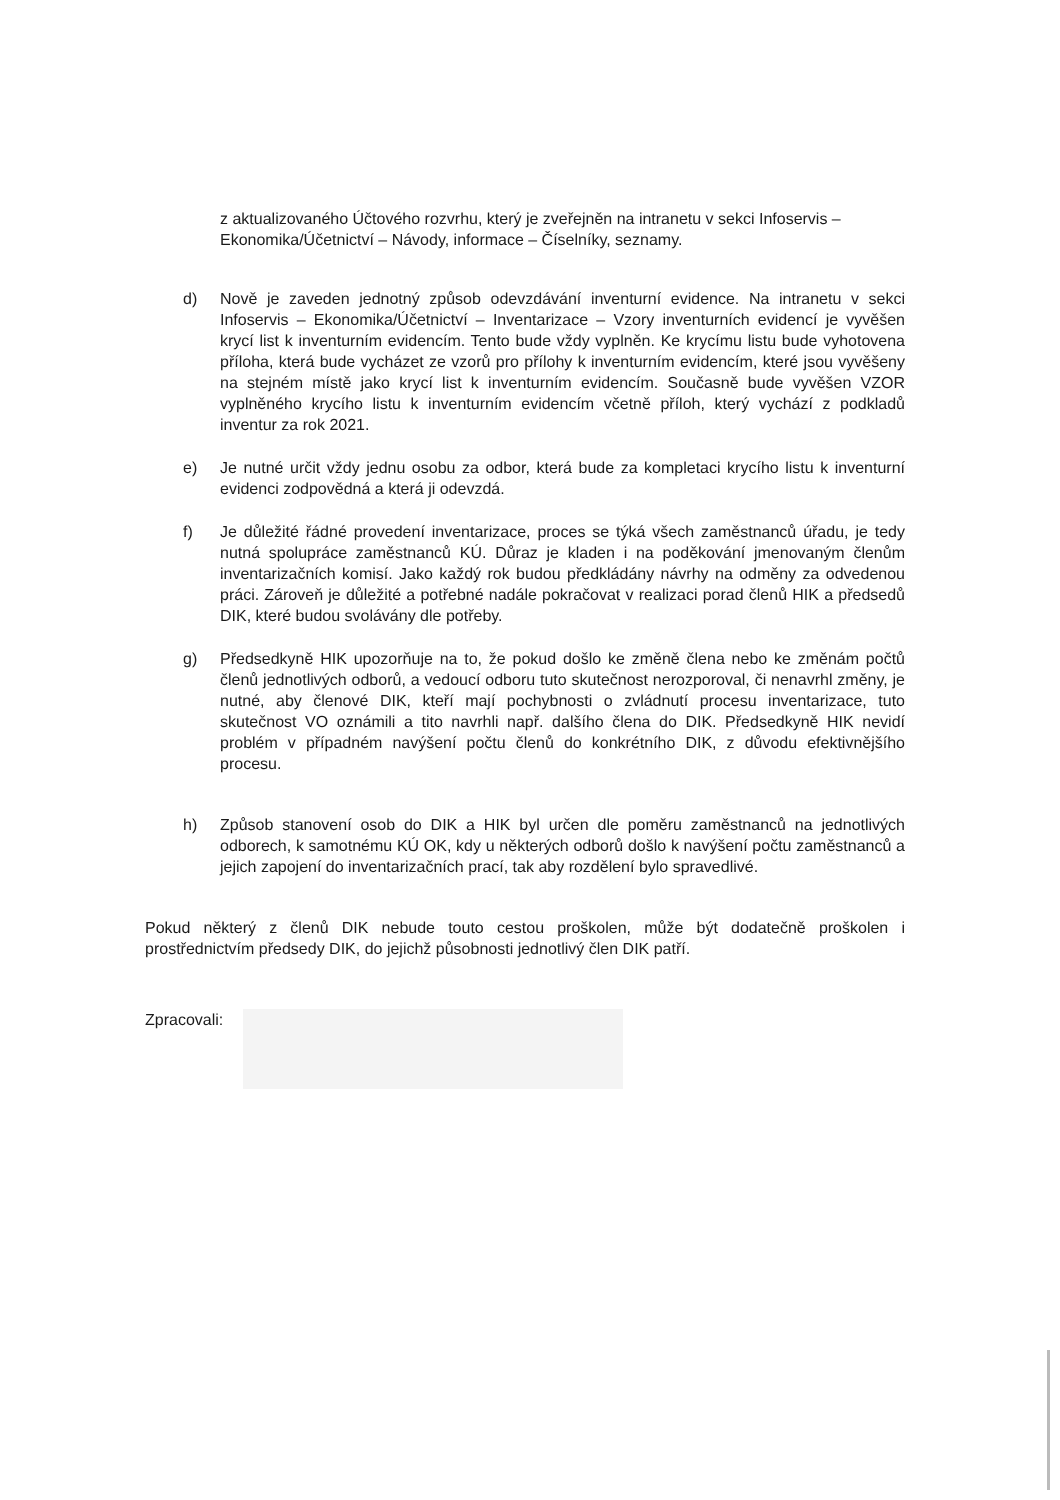z aktualizovaného Účtového rozvrhu, který je zveřejněn na intranetu v sekci Infoservis – Ekonomika/Účetnictví – Návody, informace – Číselníky, seznamy.
d) Nově je zaveden jednotný způsob odevzdávání inventurní evidence. Na intranetu v sekci Infoservis – Ekonomika/Účetnictví – Inventarizace – Vzory inventurních evidencí je vyvěšen krycí list k inventurním evidencím. Tento bude vždy vyplněn. Ke krycímu listu bude vyhotovena příloha, která bude vycházet ze vzorů pro přílohy k inventurním evidencím, které jsou vyvěšeny na stejném místě jako krycí list k inventurním evidencím. Současně bude vyvěšen VZOR vyplněného krycího listu k inventurním evidencím včetně příloh, který vychází z podkladů inventur za rok 2021.
e) Je nutné určit vždy jednu osobu za odbor, která bude za kompletaci krycího listu k inventurní evidenci zodpovědná a která ji odevzdá.
f) Je důležité řádné provedení inventarizace, proces se týká všech zaměstnanců úřadu, je tedy nutná spolupráce zaměstnanců KÚ. Důraz je kladen i na poděkování jmenovaným členům inventarizačních komisí. Jako každý rok budou předkládány návrhy na odměny za odvedenou práci. Zároveň je důležité a potřebné nadále pokračovat v realizaci porad členů HIK a předsedů DIK, které budou svolávány dle potřeby.
g) Předsedkyně HIK upozorňuje na to, že pokud došlo ke změně člena nebo ke změnám počtů členů jednotlivých odborů, a vedoucí odboru tuto skutečnost nerozporoval, či nenavrhl změny, je nutné, aby členové DIK, kteří mají pochybnosti o zvládnutí procesu inventarizace, tuto skutečnost VO oznámili a tito navrhli např. dalšího člena do DIK. Předsedkyně HIK nevidí problém v případném navýšení počtu členů do konkrétního DIK, z důvodu efektivnějšího procesu.
h) Způsob stanovení osob do DIK a HIK byl určen dle poměru zaměstnanců na jednotlivých odborech, k samotnému KÚ OK, kdy u některých odborů došlo k navýšení počtu zaměstnanců a jejich zapojení do inventarizačních prací, tak aby rozdělení bylo spravedlivé.
Pokud některý z členů DIK nebude touto cestou proškolen, může být dodatečně proškolen i prostřednictvím předsedy DIK, do jejichž působnosti jednotlivý člen DIK patří.
Zpracovali: